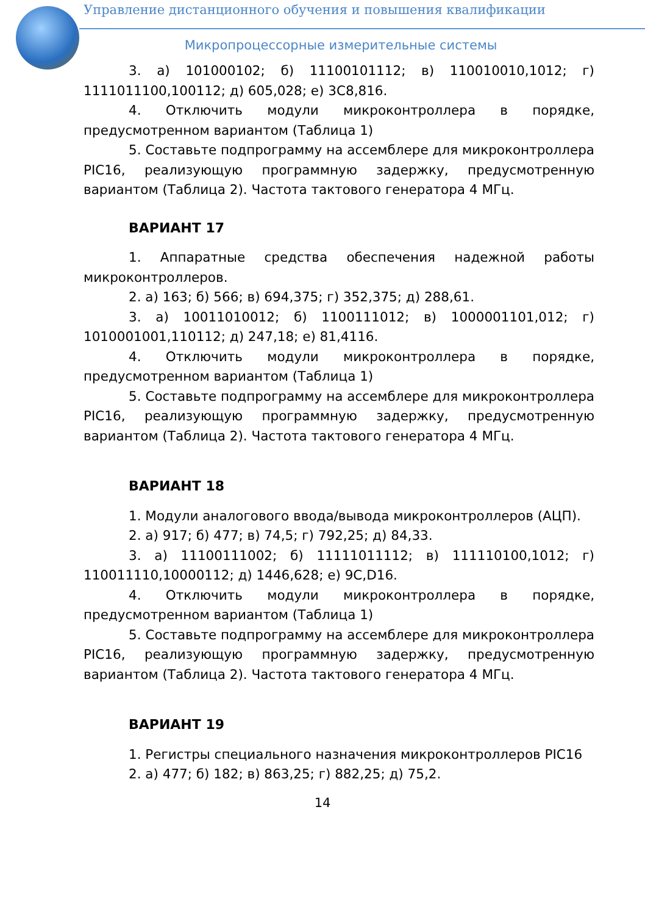Управление дистанционного обучения и повышения квалификации
Микропроцессорные измерительные системы
3. а) 101000102; б) 11100101112; в) 110010010,1012; г) 1111011100,100112; д) 605,028; е) 3С8,816.
4. Отключить модули микроконтроллера в порядке, предусмотренном вариантом (Таблица 1)
5. Составьте подпрограмму на ассемблере для микроконтроллера PIC16, реализующую программную задержку, предусмотренную вариантом (Таблица 2). Частота тактового генератора 4 МГц.
ВАРИАНТ 17
1. Аппаратные средства обеспечения надежной работы микроконтроллеров.
2. а) 163; б) 566; в) 694,375; г) 352,375; д) 288,61.
3. а) 10011010012; б) 1100111012; в) 1000001101,012; г) 1010001001,110112; д) 247,18; е) 81,4116.
4. Отключить модули микроконтроллера в порядке, предусмотренном вариантом (Таблица 1)
5. Составьте подпрограмму на ассемблере для микроконтроллера PIC16, реализующую программную задержку, предусмотренную вариантом (Таблица 2). Частота тактового генератора 4 МГц.
ВАРИАНТ 18
1. Модули аналогового ввода/вывода микроконтроллеров (АЦП).
2. а) 917; б) 477; в) 74,5; г) 792,25; д) 84,33.
3. а) 11100111002; б) 11111011112; в) 111110100,1012; г) 110011110,10000112; д) 1446,628; е) 9С,D16.
4. Отключить модули микроконтроллера в порядке, предусмотренном вариантом (Таблица 1)
5. Составьте подпрограмму на ассемблере для микроконтроллера PIC16, реализующую программную задержку, предусмотренную вариантом (Таблица 2). Частота тактового генератора 4 МГц.
ВАРИАНТ 19
1. Регистры специального назначения микроконтроллеров PIC16
2. а) 477; б) 182; в) 863,25; г) 882,25; д) 75,2.
14